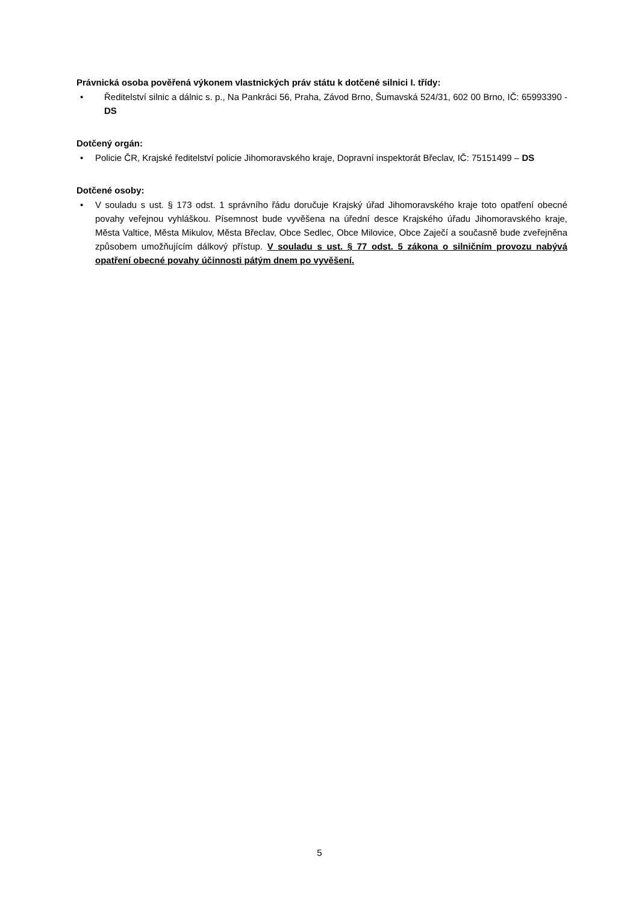Právnická osoba pověřená výkonem vlastnických práv státu k dotčené silnici I. třídy:
• Ředitelství silnic a dálnic s. p., Na Pankráci 56, Praha, Závod Brno, Šumavská 524/31, 602 00 Brno, IČ: 65993390 - DS
Dotčený orgán:
• Policie ČR, Krajské ředitelství policie Jihomoravského kraje, Dopravní inspektorát Břeclav, IČ: 75151499 – DS
Dotčené osoby:
• V souladu s ust. § 173 odst. 1 správního řádu doručuje Krajský úřad Jihomoravského kraje toto opatření obecné povahy veřejnou vyhláškou. Písemnost bude vyvěšena na úřední desce Krajského úřadu Jihomoravského kraje, Města Valtice, Města Mikulov, Města Břeclav, Obce Sedlec, Obce Milovice, Obce Zaječí a současně bude zveřejněna způsobem umožňujícím dálkový přístup. V souladu s ust. § 77 odst. 5 zákona o silničním provozu nabývá opatření obecné povahy účinnosti pátým dnem po vyvěšení.
5